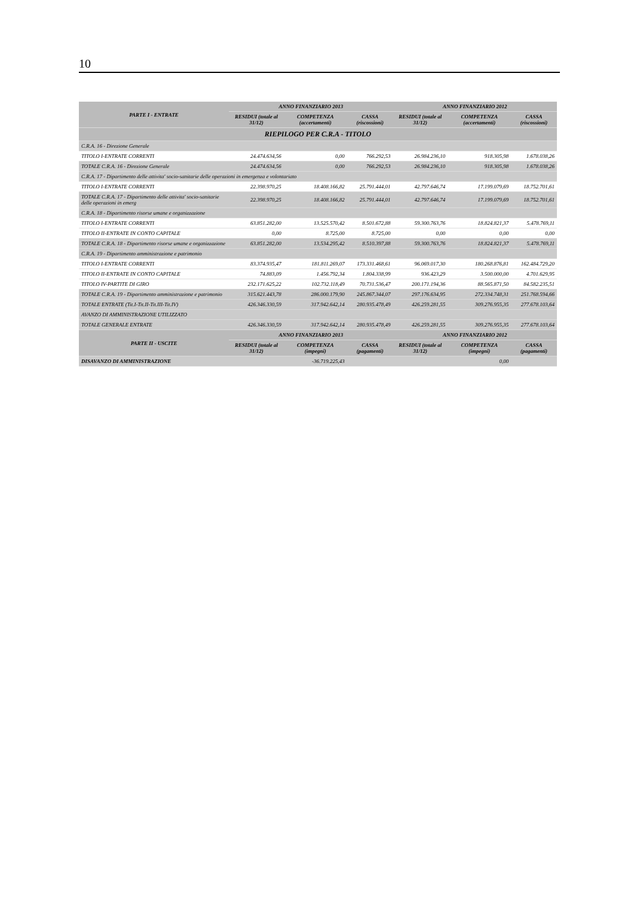10
| PARTE I - ENTRATE | ANNO FINANZIARIO 2013 | | | ANNO FINANZIARIO 2012 | | |
| --- | --- | --- | --- | --- | --- | --- |
| | RESIDUI (totale al 31/12) | COMPETENZA (accertamenti) | CASSA (riscossioni) | RESIDUI (totale al 31/12) | COMPETENZA (accertamenti) | CASSA (riscossioni) |
| RIEPILOGO PER C.R.A - TITOLO | | | | | | |
| C.R.A. 16 - Direzione Generale | | | | | | |
| TITOLO I-ENTRATE CORRENTI | 24.474.634,56 | 0,00 | 766.292,53 | 26.984.236,10 | 918.305,98 | 1.678.038,26 |
| TOTALE C.R.A. 16 - Direzione Generale | 24.474.634,56 | 0,00 | 766.292,53 | 26.984.236,10 | 918.305,98 | 1.678.038,26 |
| C.R.A. 17 - Dipartimento delle attivita' socio-sanitarie delle operazioni in emergenza e volontariato | | | | | | |
| TITOLO I-ENTRATE CORRENTI | 22.398.970,25 | 18.408.166,82 | 25.791.444,01 | 42.797.646,74 | 17.199.079,69 | 18.752.701,61 |
| TOTALE C.R.A. 17 - Dipartimento delle attivita' socio-sanitarie delle operazioni in emerg | 22.398.970,25 | 18.408.166,82 | 25.791.444,01 | 42.797.646,74 | 17.199.079,69 | 18.752.701,61 |
| C.R.A. 18 - Dipartimento risorse umane e organizzazione | | | | | | |
| TITOLO I-ENTRATE CORRENTI | 63.851.282,00 | 13.525.570,42 | 8.501.672,88 | 59.300.763,76 | 18.824.821,37 | 5.478.769,11 |
| TITOLO II-ENTRATE IN CONTO CAPITALE | 0,00 | 8.725,00 | 8.725,00 | 0,00 | 0,00 | 0,00 |
| TOTALE C.R.A. 18 - Dipartimento risorse umane e organizzazione | 63.851.282,00 | 13.534.295,42 | 8.510.397,88 | 59.300.763,76 | 18.824.821,37 | 5.478.769,11 |
| C.R.A. 19 - Dipartimento amministrazione e patrimonio | | | | | | |
| TITOLO I-ENTRATE CORRENTI | 83.374.935,47 | 181.811.269,07 | 173.331.468,61 | 96.069.017,30 | 180.268.876,81 | 162.484.729,20 |
| TITOLO II-ENTRATE IN CONTO CAPITALE | 74.883,09 | 1.456.792,34 | 1.804.338,99 | 936.423,29 | 3.500.000,00 | 4.701.629,95 |
| TITOLO IV-PARTITE DI GIRO | 232.171.625,22 | 102.732.118,49 | 70.731.536,47 | 200.171.194,36 | 88.565.871,50 | 84.582.235,51 |
| TOTALE C.R.A. 19 - Dipartimento amministrazione e patrimonio | 315.621.443,78 | 286.000.179,90 | 245.867.344,07 | 297.176.634,95 | 272.334.748,31 | 251.768.594,66 |
| TOTALE ENTRATE (Tit.I-Tit.II-Tit.III-Tit.IV) | 426.346.330,59 | 317.942.642,14 | 280.935.478,49 | 426.259.281,55 | 309.276.955,35 | 277.678.103,64 |
| AVANZO DI AMMINISTRAZIONE UTILIZZATO | | | | | | |
| TOTALE GENERALE ENTRATE | 426.346.330,59 | 317.942.642,14 | 280.935.478,49 | 426.259.281,55 | 309.276.955,35 | 277.678.103,64 |
| PARTE II - USCITE | ANNO FINANZIARIO 2013 | | | ANNO FINANZIARIO 2012 | | |
| | RESIDUI (totale al 31/12) | COMPETENZA (impegni) | CASSA (pagamenti) | RESIDUI (totale al 31/12) | COMPETENZA (impegni) | CASSA (pagamenti) |
| DISAVANZO DI AMMINISTRAZIONE | | -36.719.225,43 | | | 0,00 | |